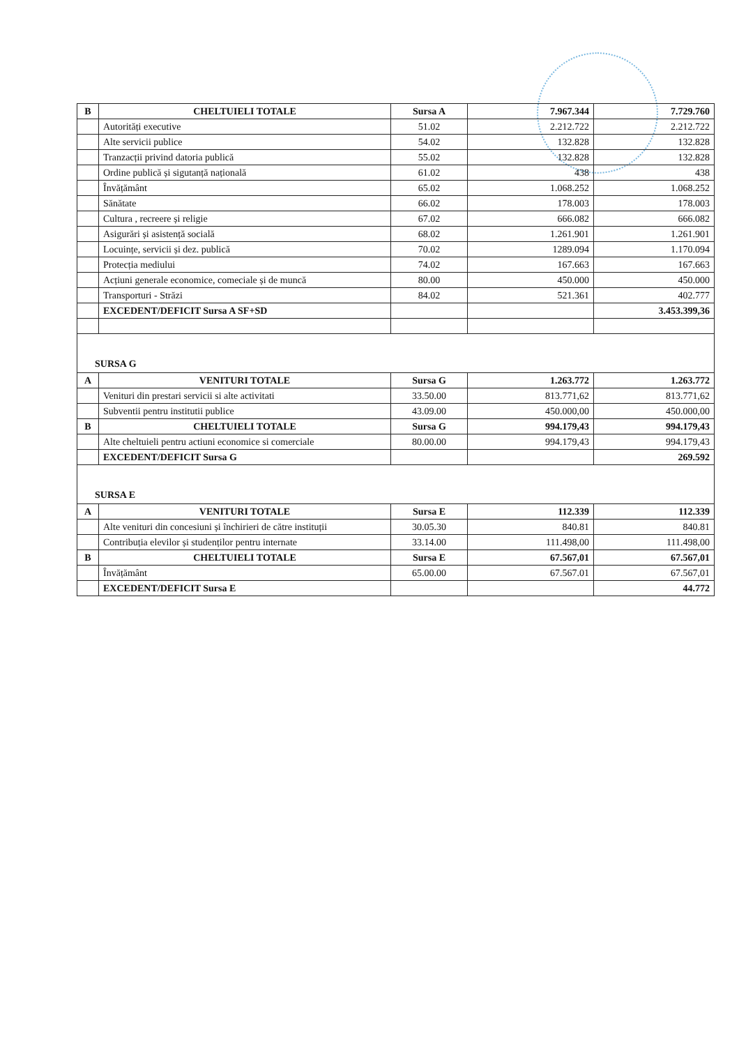| B | CHELTUIELI TOTALE | Sursa A | 7.967.344 | 7.729.760 |
| | Autorități executive | 51.02 | 2.212.722 | 2.212.722 |
| | Alte servicii publice | 54.02 | 132.828 | 132.828 |
| | Tranzacții privind datoria publică | 55.02 | 132.828 | 132.828 |
| | Ordine publică și sigutanță națională | 61.02 | 438 | 438 |
| | Învățământ | 65.02 | 1.068.252 | 1.068.252 |
| | Sănătate | 66.02 | 178.003 | 178.003 |
| | Cultura , recreere și religie | 67.02 | 666.082 | 666.082 |
| | Asigurări și asistență socială | 68.02 | 1.261.901 | 1.261.901 |
| | Locuințe, servicii și dez. publică | 70.02 | 1289.094 | 1.170.094 |
| | Protecția mediului | 74.02 | 167.663 | 167.663 |
| | Acțiuni generale economice, comeciale și de muncă | 80.00 | 450.000 | 450.000 |
| | Transporturi - Străzi | 84.02 | 521.361 | 402.777 |
| | EXCEDENT/DEFICIT Sursa A SF+SD | | | 3.453.399,36 |
SURSA G
| A | VENITURI TOTALE | Sursa G | 1.263.772 | 1.263.772 |
| | Venituri din prestari servicii si alte activitati | 33.50.00 | 813.771,62 | 813.771,62 |
| | Subventii pentru institutii publice | 43.09.00 | 450.000,00 | 450.000,00 |
| B | CHELTUIELI TOTALE | Sursa G | 994.179,43 | 994.179,43 |
| | Alte cheltuieli pentru actiuni economice si comerciale | 80.00.00 | 994.179,43 | 994.179,43 |
| | EXCEDENT/DEFICIT Sursa G | | | 269.592 |
SURSA E
| A | VENITURI TOTALE | Sursa E | 112.339 | 112.339 |
| | Alte venituri din concesiuni și închirieri de către instituții | 30.05.30 | 840.81 | 840.81 |
| | Contribuția elevilor și studenților pentru internate | 33.14.00 | 111.498,00 | 111.498,00 |
| B | CHELTUIELI TOTALE | Sursa E | 67.567,01 | 67.567,01 |
| | Învățământ | 65.00.00 | 67.567.01 | 67.567,01 |
| | EXCEDENT/DEFICIT Sursa E | | | 44.772 |